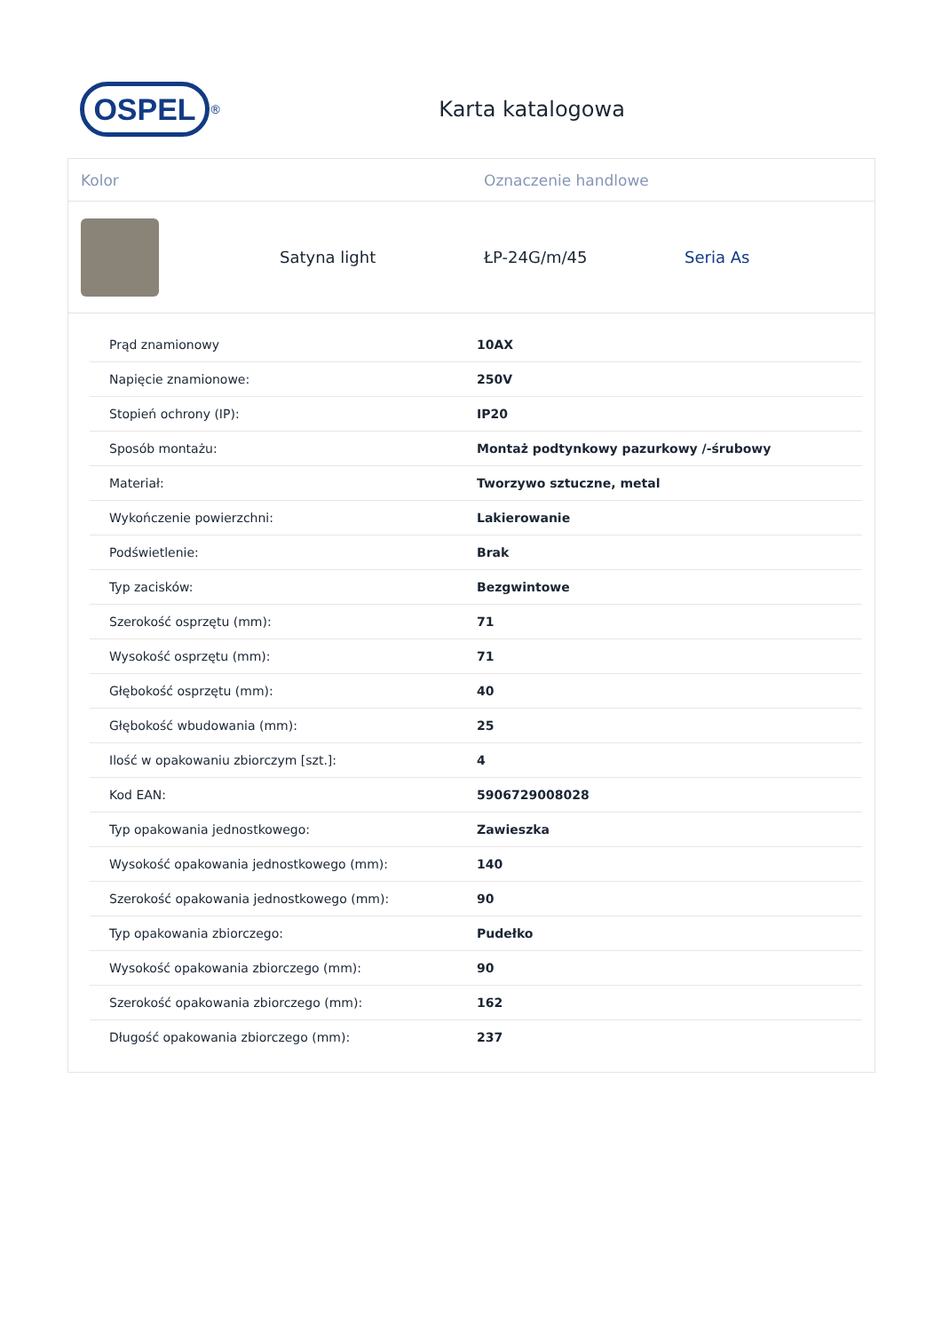OSPEL
<sup>®</sup>
Karta katalogowa
Kolor Oznaczenie handlowe
Satyna light ŁP-24G/m/45 Seria As
| Prąd znamionowy | 10AX |
| Napięcie znamionowe: | 250V |
| Stopień ochrony (IP): | IP20 |
| Sposób montażu: | Montaż podtynkowy pazurkowy /-śrubowy |
| Materiał: | Tworzywo sztuczne, metal |
| Wykończenie powierzchni: | Lakierowanie |
| Podświetlenie: | Brak |
| Typ zacisków: | Bezgwintowe |
| Szerokość osprzętu (mm): | 71 |
| Wysokość osprzętu (mm): | 71 |
| Głębokość osprzętu (mm): | 40 |
| Głębokość wbudowania (mm): | 25 |
| Ilość w opakowaniu zbiorczym [szt.]: | 4 |
| Kod EAN: | 5906729008028 |
| Typ opakowania jednostkowego: | Zawieszka |
| Wysokość opakowania jednostkowego (mm): | 140 |
| Szerokość opakowania jednostkowego (mm): | 90 |
| Typ opakowania zbiorczego: | Pudełko |
| Wysokość opakowania zbiorczego (mm): | 90 |
| Szerokość opakowania zbiorczego (mm): | 162 |
| Długość opakowania zbiorczego (mm): | 237 |